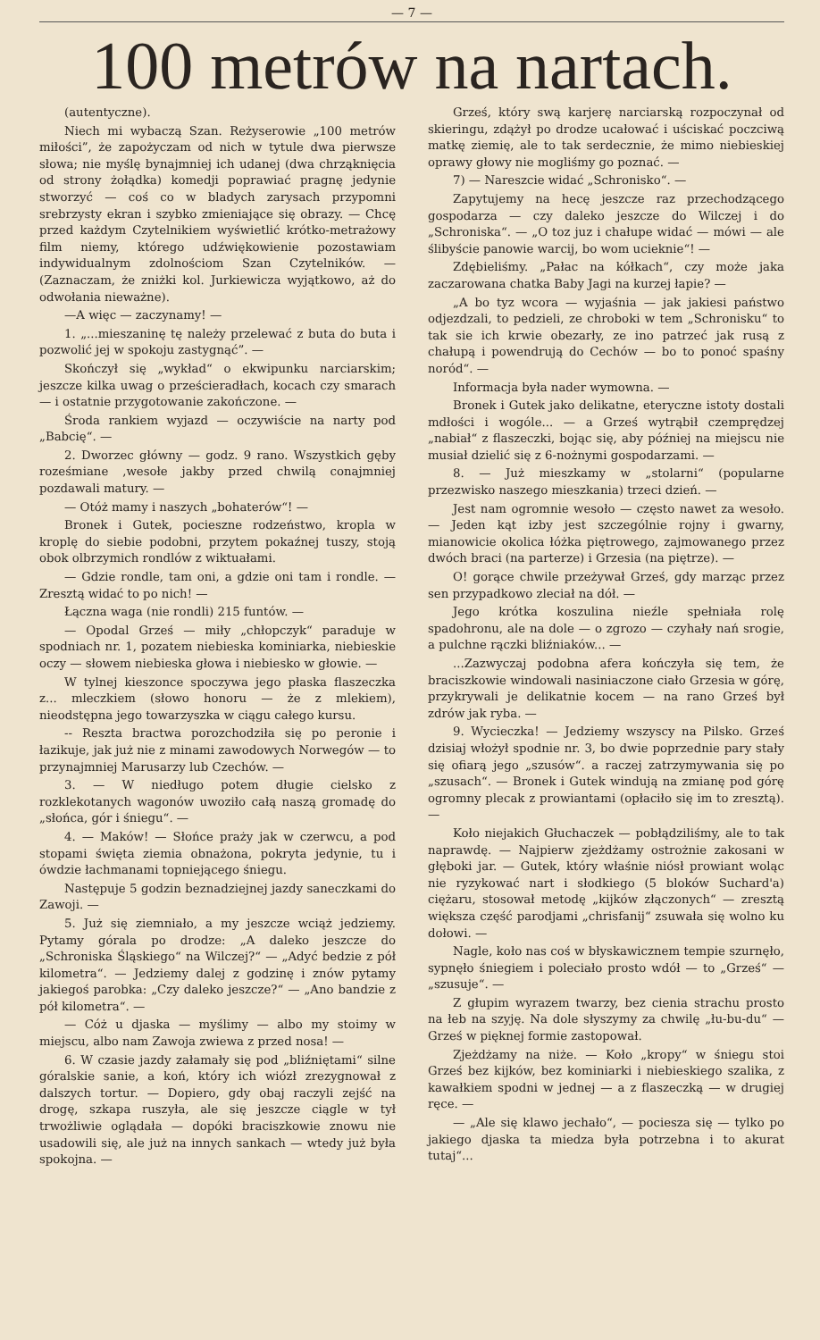— 7 —
100 metrów na nartach.
(autentyczne).
Niech mi wybaczą Szan. Reżyserowie „100 metrów miłości”, że zapożyczam od nich w tytule dwa pierwsze słowa; nie myślę bynajmniej ich udanej (dwa chrząknięcia od strony żołądka) komedji poprawiać pragnę jedynie stworzyć — coś co w bladych zarysach przypomni srebrzysty ekran i szybko zmieniające się obrazy. — Chcę przed każdym Czytelnikiem wyświetlić krótko-metrażowy film niemy, którego udźwiękowienie pozostawiam indywidualnym zdolnościom Szan Czytelników. — (Zaznaczam, że zniżki kol. Jurkiewicza wyjątkowo, aż do odwołania nieważne).
—A więc — zaczynamy! —
1. „...mieszaninę tę należy przelewać z buta do buta i pozwolić jej w spokoju zastygnąć”. —
Skończył się „wykład“ o ekwipunku narciarskim; jeszcze kilka uwag o prześcieradłach, kocach czy smarach — i ostatnie przygotowanie zakończone. —
Środa rankiem wyjazd — oczywiście na narty pod „Babcię“. —
2. Dworzec główny — godz. 9 rano. Wszystkich gęby roześmiane ,wesołe jakby przed chwilą conajmniej pozdawali matury. —
— Otóż mamy i naszych „bohaterów“! —
Bronek i Gutek, pocieszne rodzeństwo, kropla w kroplę do siebie podobni, przytem pokaźnej tuszy, stoją obok olbrzymich rondlów z wiktuałami.
— Gdzie rondle, tam oni, a gdzie oni tam i rondle. — Zresztą widać to po nich! —
Łączna waga (nie rondli) 215 funtów. —
— Opodal Grześ — miły „chłopczyk“ paraduje w spodniach nr. 1, pozatem niebieska kominiarka, niebieskie oczy — słowem niebieska głowa i niebiesko w głowie. —
W tylnej kieszonce spoczywa jego płaska flaszeczka z... mleczkiem (słowo honoru — że z mlekiem), nieodstępna jego towarzyszka w ciągu całego kursu.
-- Reszta bractwa porozchodziła się po peronie i łazikuje, jak już nie z minami zawodowych Norwegów — to przynajmniej Marusarzy lub Czechów. —
3. — W niedługo potem długie cielsko z rozklekotanych wagonów uwoziło całą naszą gromadę do „słońca, gór i śniegu“. —
4. — Maków! — Słońce praży jak w czerwcu, a pod stopami święta ziemia obnażona, pokryta jedynie, tu i ówdzie łachmanami topniejącego śniegu.
Następuje 5 godzin beznadziejnej jazdy saneczkami do Zawoji. —
5. Już się ziemniało, a my jeszcze wciąż jedziemy. Pytamy górala po drodze: „A daleko jeszcze do „Schroniska Śląskiego“ na Wilczej?“ — „Adyć bedzie z pół kilometra“. — Jedziemy dalej z godzinę i znów pytamy jakiegoś parobka: „Czy daleko jeszcze?“ — „Ano bandzie z pół kilometra“. —
— Cóż u djaska — myślimy — albo my stoimy w miejscu, albo nam Zawoja zwiewa z przed nosa! —
6. W czasie jazdy załamały się pod „bliźniętami“ silne góralskie sanie, a koń, który ich wiózł zrezygnował z dalszych tortur. — Dopiero, gdy obaj raczyli zejść na drogę, szkapa ruszyła, ale się jeszcze ciągle w tył trwożliwie oglądała — dopóki braciszkowie znowu nie usadowili się, ale już na innych sankach — wtedy już była spokojna. —
Grześ, który swą karjerę narciarską rozpoczynał od skieringu, zdążył po drodze ucałować i uściskać poczciwą matkę ziemię, ale to tak serdecznie, że mimo niebieskiej oprawy głowy nie mogliśmy go poznać. —
7) — Nareszcie widać „Schronisko“. —
Zapytujemy na hecę jeszcze raz przechodzącego gospodarza — czy daleko jeszcze do Wilczej i do „Schroniska“. — „O toz juz i chałupe widać — mówi — ale ślibyście panowie warcij, bo wom ucieknie“! —
Zdębieliśmy. „Pałac na kółkach“, czy może jaka zaczarowana chatka Baby Jagi na kurzej łapie? —
„A bo tyz wcora — wyjaśnia — jak jakiesi państwo odjezdzali, to pedzieli, ze chroboki w tem „Schronisku“ to tak sie ich krwie obezarły, ze ino patrzeć jak rusą z chałupą i powendrują do Cechów — bo to ponoć spaśny noród“. —
Informacja była nader wymowna. —
Bronek i Gutek jako delikatne, eteryczne istoty dostali mdłości i wogóle... — a Grześ wytrąbił czemprędzej „nabiał“ z flaszeczki, bojąc się, aby później na miejscu nie musiał dzielić się z 6-nożnymi gospodarzami. —
8. — Już mieszkamy w „stolarni“ (popularne przezwisko naszego mieszkania) trzeci dzień. —
Jest nam ogromnie wesoło — często nawet za wesoło. — Jeden kąt izby jest szczególnie rojny i gwarny, mianowicie okolica łóżka piętrowego, zajmowanego przez dwóch braci (na parterze) i Grzesia (na piętrze). —
O! gorące chwile przeżywał Grześ, gdy marząc przez sen przypadkowo zleciał na dół. —
Jego krótka koszulina nieźle spełniała rolę spadohronu, ale na dole — o zgrozo — czyhały nań srogie, a pulchne rączki bliźniaków... —
...Zazwyczaj podobna afera kończyła się tem, że braciszkowie windowali nasiniaczone ciało Grzesia w górę, przykrywali je delikatnie kocem — na rano Grześ był zdrów jak ryba. —
9. Wycieczka! — Jedziemy wszyscy na Pilsko. Grześ dzisiaj włożył spodnie nr. 3, bo dwie poprzednie pary stały się ofiarą jego „szusów“. a raczej zatrzymywania się po „szusach“. — Bronek i Gutek windują na zmianę pod górę ogromny plecak z prowiantami (opłaciło się im to zresztą). —
Koło niejakich Głuchaczek — pobłądziliśmy, ale to tak naprawdę. — Najpierw zjeżdżamy ostrożnie zakosani w głęboki jar. — Gutek, który właśnie niósł prowiant woląc nie ryzykować nart i słodkiego (5 bloków Suchard'a) ciężaru, stosował metodę „kijków złączonych“ — zresztą większa część parodjami „chrisfanij“ zsuwała się wolno ku dołowi. —
Nagle, koło nas coś w błyskawicznem tempie szurnęło, sypnęło śniegiem i poleciało prosto wdół — to „Grześ“ — „szusuje“. —
Z głupim wyrazem twarzy, bez cienia strachu prosto na łeb na szyję. Na dole słyszymy za chwilę „łu-bu-du“ — Grześ w pięknej formie zastopował.
Zjeżdżamy na niże. — Koło „kropy“ w śniegu stoi Grześ bez kijków, bez kominiarki i niebieskiego szalika, z kawałkiem spodni w jednej — a z flaszeczką — w drugiej ręce. —
— „Ale się klawo jechało“, — pociesza się — tylko po jakiego djaska ta miedza była potrzebna i to akurat tutaj“...